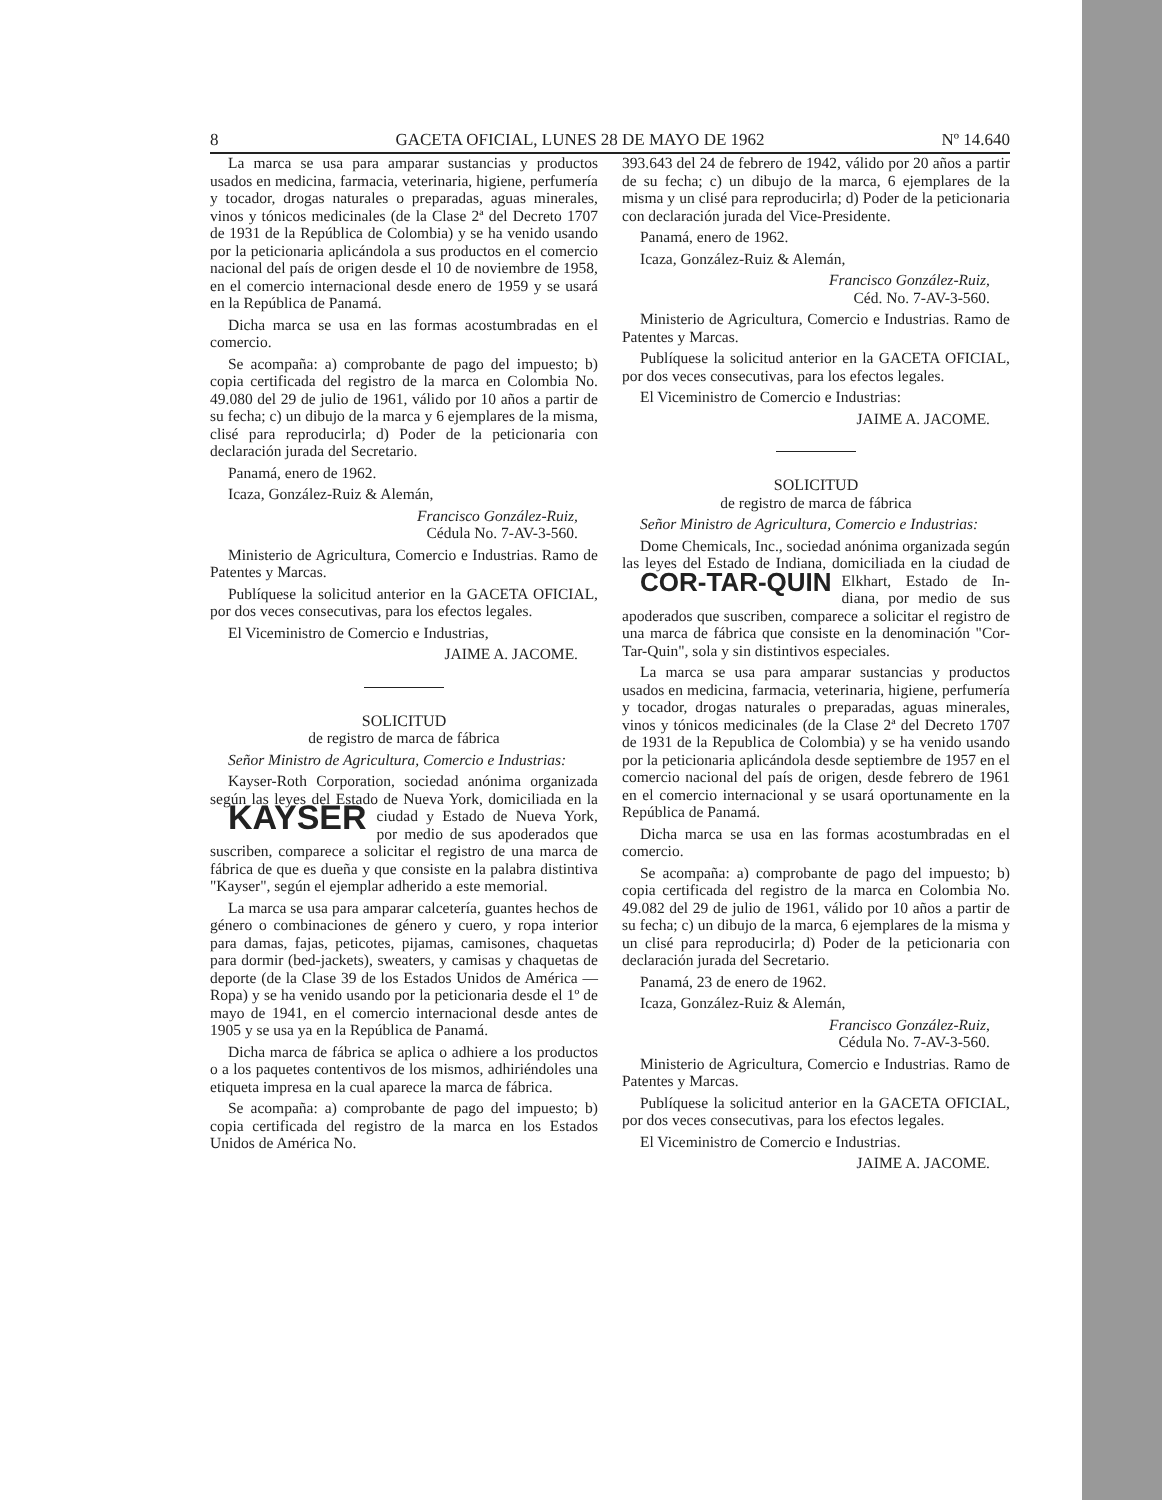8 GACETA OFICIAL, LUNES 28 DE MAYO DE 1962 Nº 14.640
La marca se usa para amparar sustancias y productos usados en medicina, farmacia, veterinaria, higiene, perfumería y tocador, drogas naturales o preparadas, aguas minerales, vinos y tónicos medicinales (de la Clase 2ª del Decreto 1707 de 1931 de la República de Colombia) y se ha venido usando por la peticionaria aplicándola a sus productos en el comercio nacional del país de origen desde el 10 de noviembre de 1958, en el comercio internacional desde enero de 1959 y se usará en la República de Panamá.
Dicha marca se usa en las formas acostumbradas en el comercio.
Se acompaña: a) comprobante de pago del impuesto; b) copia certificada del registro de la marca en Colombia No. 49.080 del 29 de julio de 1961, válido por 10 años a partir de su fecha; c) un dibujo de la marca y 6 ejemplares de la misma, clisé para reproducirla; d) Poder de la peticionaria con declaración jurada del Secretario.
Panamá, enero de 1962.
Icaza, González-Ruiz & Alemán,
Francisco González-Ruiz,
Cédula No. 7-AV-3-560.
Ministerio de Agricultura, Comercio e Industrias. Ramo de Patentes y Marcas.
Publíquese la solicitud anterior en la GACETA OFICIAL, por dos veces consecutivas, para los efectos legales.
El Viceministro de Comercio e Industrias,
JAIME A. JACOME.
SOLICITUD
de registro de marca de fábrica
Señor Ministro de Agricultura, Comercio e Industrias:
Kayser-Roth Corporation, sociedad anónima organizada según las leyes del Estado de Nueva York, domiciliada en la ciudad y Estado de Nueva York, KAYSER por medio de sus apoderados que suscriben, comparece a solicitar el registro de una marca de fábrica de que es dueña y que consiste en la palabra distintiva "Kayser", según el ejemplar adherido a este memorial.
La marca se usa para amparar calcetería, guantes hechos de género o combinaciones de género y cuero, y ropa interior para damas, fajas, peticotes, pijamas, camisones, chaquetas para dormir (bed-jackets), sweaters, y camisas y chaquetas de deporte (de la Clase 39 de los Estados Unidos de América — Ropa) y se ha venido usando por la peticionaria desde el 1º de mayo de 1941, en el comercio internacional desde antes de 1905 y se usa ya en la República de Panamá.
Dicha marca de fábrica se aplica o adhiere a los productos o a los paquetes contentivos de los mismos, adhiriéndoles una etiqueta impresa en la cual aparece la marca de fábrica.
Se acompaña: a) comprobante de pago del impuesto; b) copia certificada del registro de la marca en los Estados Unidos de América No.
393.643 del 24 de febrero de 1942, válido por 20 años a partir de su fecha; c) un dibujo de la marca, 6 ejemplares de la misma y un clisé para reproducirla; d) Poder de la peticionaria con declaración jurada del Vice-Presidente.
Panamá, enero de 1962.
Icaza, González-Ruiz & Alemán,
Francisco González-Ruiz,
Céd. No. 7-AV-3-560.
Ministerio de Agricultura, Comercio e Industrias. Ramo de Patentes y Marcas.
Publíquese la solicitud anterior en la GACETA OFICIAL, por dos veces consecutivas, para los efectos legales.
El Viceministro de Comercio e Industrias:
JAIME A. JACOME.
SOLICITUD
de registro de marca de fábrica
Señor Ministro de Agricultura, Comercio e Industrias:
Dome Chemicals, Inc., sociedad anónima organizada según las leyes del Estado de Indiana, domiciliada en la ciudad de Elkhart, Estado de In- COR-TAR-QUIN diana, por medio de sus apoderados que suscriben, comparece a solicitar el registro de una marca de fábrica que consiste en la denominación "Cor-Tar-Quin", sola y sin distintivos especiales.
La marca se usa para amparar sustancias y productos usados en medicina, farmacia, veterinaria, higiene, perfumería y tocador, drogas naturales o preparadas, aguas minerales, vinos y tónicos medicinales (de la Clase 2ª del Decreto 1707 de 1931 de la Republica de Colombia) y se ha venido usando por la peticionaria aplicándola desde septiembre de 1957 en el comercio nacional del país de origen, desde febrero de 1961 en el comercio internacional y se usará oportunamente en la República de Panamá.
Dicha marca se usa en las formas acostumbradas en el comercio.
Se acompaña: a) comprobante de pago del impuesto; b) copia certificada del registro de la marca en Colombia No. 49.082 del 29 de julio de 1961, válido por 10 años a partir de su fecha; c) un dibujo de la marca, 6 ejemplares de la misma y un clisé para reproducirla; d) Poder de la peticionaria con declaración jurada del Secretario.
Panamá, 23 de enero de 1962.
Icaza, González-Ruiz & Alemán,
Francisco González-Ruiz,
Cédula No. 7-AV-3-560.
Ministerio de Agricultura, Comercio e Industrias. Ramo de Patentes y Marcas.
Publíquese la solicitud anterior en la GACETA OFICIAL, por dos veces consecutivas, para los efectos legales.
El Viceministro de Comercio e Industrias.
JAIME A. JACOME.